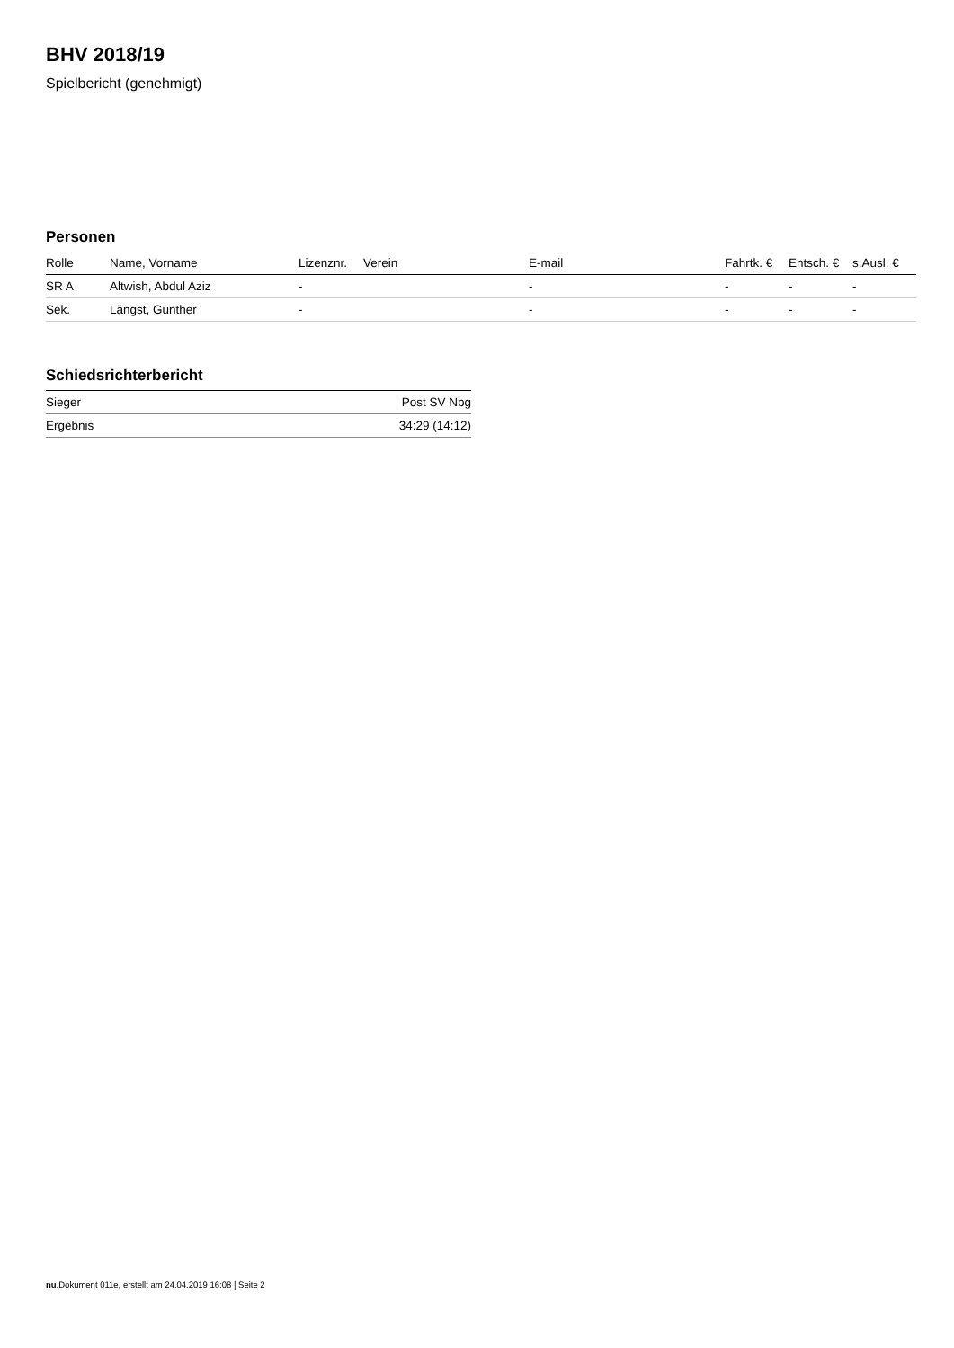BHV 2018/19
Spielbericht (genehmigt)
Personen
| Rolle | Name, Vorname | Lizenznr. | Verein | E-mail | Fahrtk. € | Entsch. € | s.Ausl. € |
| --- | --- | --- | --- | --- | --- | --- | --- |
| SR A | Altwish, Abdul Aziz | - | | - | - | - | - |
| Sek. | Längst, Gunther | - | | - | - | - | - |
Schiedsrichterbericht
| Sieger | Post SV Nbg |
| Ergebnis | 34:29 (14:12) |
nu.Dokument 011e, erstellt am 24.04.2019 16:08 | Seite 2